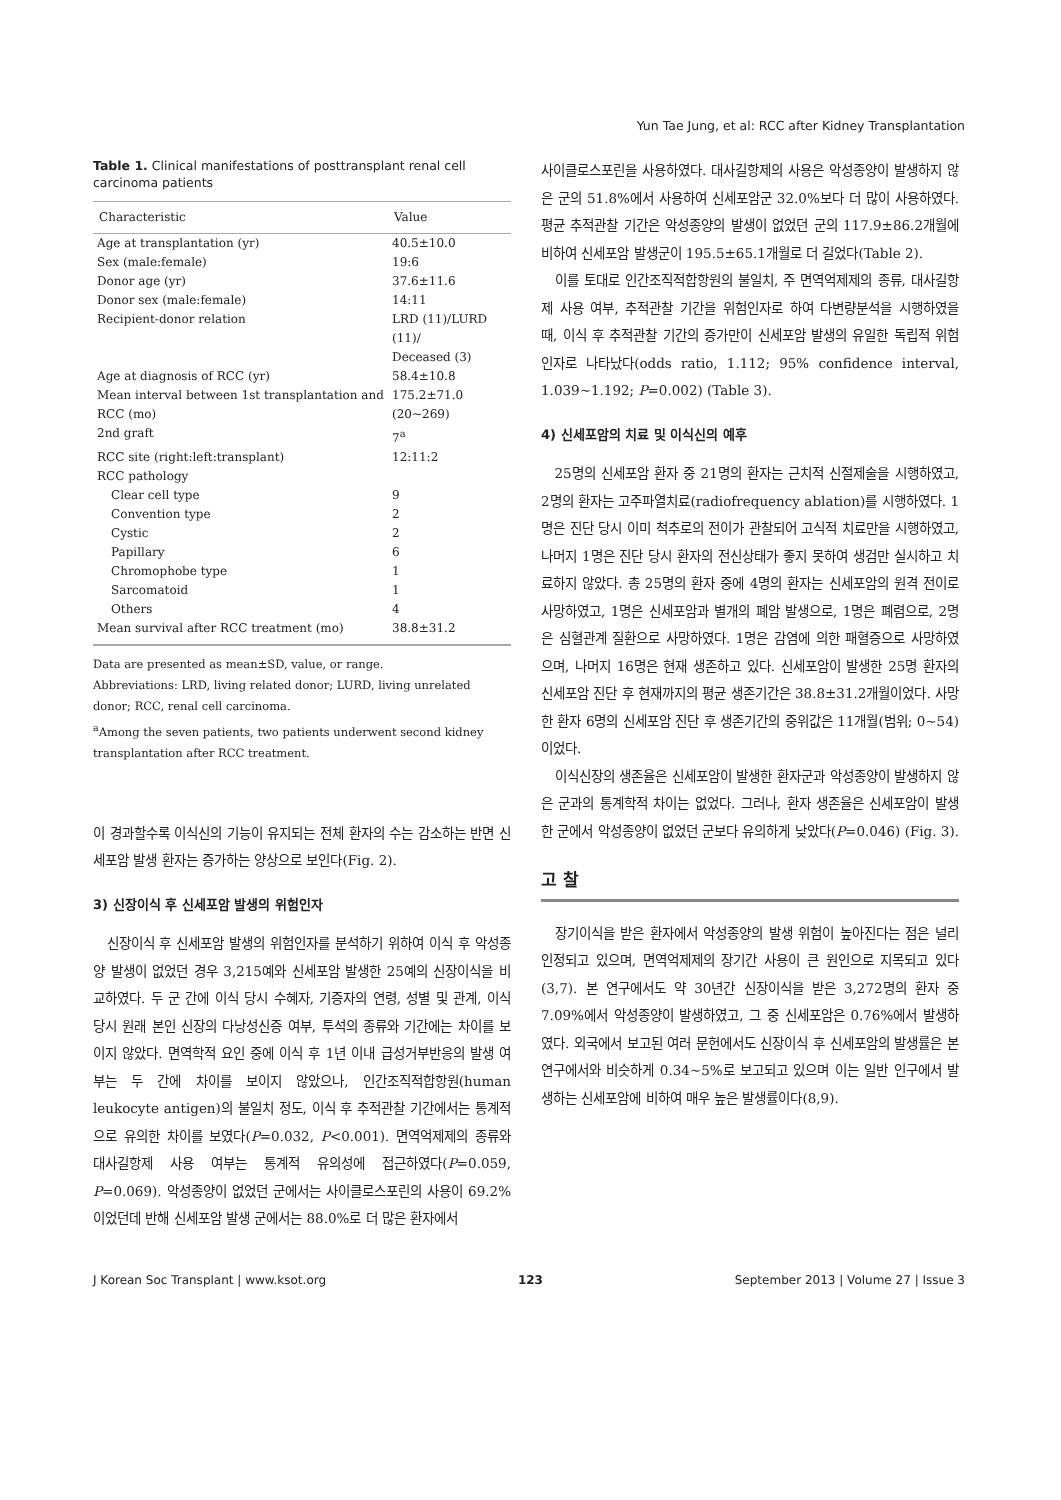Yun Tae Jung, et al: RCC after Kidney Transplantation
Table 1. Clinical manifestations of posttransplant renal cell carcinoma patients
| Characteristic | Value |
| --- | --- |
| Age at transplantation (yr) | 40.5±10.0 |
| Sex (male:female) | 19:6 |
| Donor age (yr) | 37.6±11.6 |
| Donor sex (male:female) | 14:11 |
| Recipient-donor relation | LRD (11)/LURD (11)/ Deceased (3) |
| Age at diagnosis of RCC (yr) | 58.4±10.8 |
| Mean interval between 1st transplantation and RCC (mo) | 175.2±71.0 (20∼269) |
| 2nd graft | 7<sup>a</sup> |
| RCC site (right:left:transplant) | 12:11:2 |
| RCC pathology | |
| Clear cell type | 9 |
| Convention type | 2 |
| Cystic | 2 |
| Papillary | 6 |
| Chromophobe type | 1 |
| Sarcomatoid | 1 |
| Others | 4 |
| Mean survival after RCC treatment (mo) | 38.8±31.2 |
Data are presented as mean±SD, value, or range.
Abbreviations: LRD, living related donor; LURD, living unrelated donor; RCC, renal cell carcinoma.
<sup>a</sup> Among the seven patients, two patients underwent second kidney transplantation after RCC treatment.
이 경과할수록 이식신의 기능이 유지되는 전체 환자의 수는 감소하는 반면 신세포암 발생 환자는 증가하는 양상으로 보인다(Fig. 2).
3) 신장이식 후 신세포암 발생의 위험인자
신장이식 후 신세포암 발생의 위험인자를 분석하기 위하여 이식 후 악성종양 발생이 없었던 경우 3,215예와 신세포암 발생한 25예의 신장이식을 비교하였다. 두 군 간에 이식 당시 수혜자, 기증자의 연령, 성별 및 관계, 이식 당시 원래 본인 신장의 다낭성신증 여부, 투석의 종류와 기간에는 차이를 보이지 않았다. 면역학적 요인 중에 이식 후 1년 이내 급성거부반응의 발생 여부는 두 간에 차이를 보이지 않았으나, 인간조직적합항원(human leukocyte antigen)의 불일치 정도, 이식 후 추적관찰 기간에서는 통계적으로 유의한 차이를 보였다(P=0.032, P<0.001). 면역억제제의 종류와 대사길항제 사용 여부는 통계적 유의성에 접근하였다(P=0.059, P=0.069). 악성종양이 없었던 군에서는 사이클로스포린의 사용이 69.2%이었던데 반해 신세포암 발생 군에서는 88.0%로 더 많은 환자에서
사이클로스포린을 사용하였다. 대사길항제의 사용은 악성종양이 발생하지 않은 군의 51.8%에서 사용하여 신세포암군 32.0%보다 더 많이 사용하였다. 평균 추적관찰 기간은 악성종양의 발생이 없었던 군의 117.9±86.2개월에 비하여 신세포암 발생군이 195.5±65.1개월로 더 길었다(Table 2).
이를 토대로 인간조직적합항원의 불일치, 주 면역억제제의 종류, 대사길항제 사용 여부, 추적관찰 기간을 위험인자로 하여 다변량분석을 시행하였을 때, 이식 후 추적관찰 기간의 증가만이 신세포암 발생의 유일한 독립적 위험인자로 나타났다(odds ratio, 1.112; 95% confidence interval, 1.039∼1.192; P=0.002) (Table 3).
4) 신세포암의 치료 및 이식신의 예후
25명의 신세포암 환자 중 21명의 환자는 근치적 신절제술을 시행하였고, 2명의 환자는 고주파열치료(radiofrequency ablation)를 시행하였다. 1명은 진단 당시 이미 척추로의 전이가 관찰되어 고식적 치료만을 시행하였고, 나머지 1명은 진단 당시 환자의 전신상태가 좋지 못하여 생검만 실시하고 치료하지 않았다. 총 25명의 환자 중에 4명의 환자는 신세포암의 원격 전이로 사망하였고, 1명은 신세포암과 별개의 폐암 발생으로, 1명은 폐렴으로, 2명은 심혈관계 질환으로 사망하였다. 1명은 감염에 의한 패혈증으로 사망하였으며, 나머지 16명은 현재 생존하고 있다. 신세포암이 발생한 25명 환자의 신세포암 진단 후 현재까지의 평균 생존기간은 38.8±31.2개월이었다. 사망한 환자 6명의 신세포암 진단 후 생존기간의 중위값은 11개월(범위; 0∼54)이었다.
이식신장의 생존율은 신세포암이 발생한 환자군과 악성종양이 발생하지 않은 군과의 통계학적 차이는 없었다. 그러나, 환자 생존율은 신세포암이 발생한 군에서 악성종양이 없었던 군보다 유의하게 낮았다(P=0.046) (Fig. 3).
고 찰
장기이식을 받은 환자에서 악성종양의 발생 위험이 높아진다는 점은 널리 인정되고 있으며, 면역억제제의 장기간 사용이 큰 원인으로 지목되고 있다(3,7). 본 연구에서도 약 30년간 신장이식을 받은 3,272명의 환자 중 7.09%에서 악성종양이 발생하였고, 그 중 신세포암은 0.76%에서 발생하였다. 외국에서 보고된 여러 문헌에서도 신장이식 후 신세포암의 발생률은 본 연구에서와 비슷하게 0.34∼5%로 보고되고 있으며 이는 일반 인구에서 발생하는 신세포암에 비하여 매우 높은 발생률이다(8,9).
J Korean Soc Transplant | www.ksot.org 123 September 2013 | Volume 27 | Issue 3